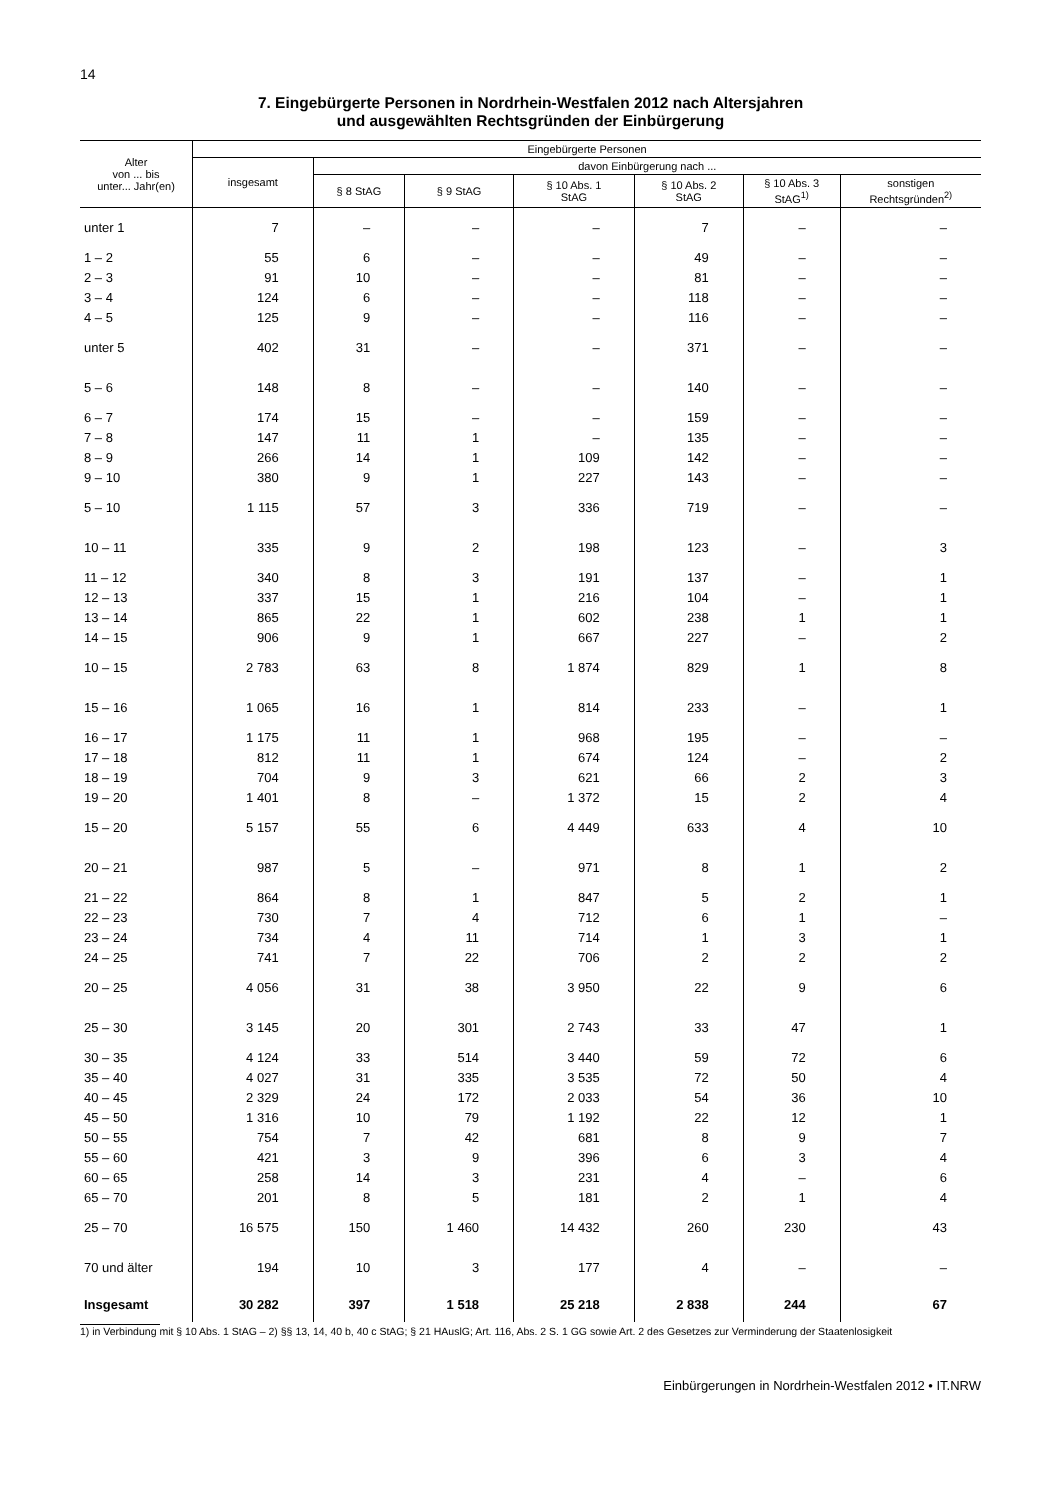14
7. Eingebürgerte Personen in Nordrhein-Westfalen 2012 nach Altersjahren
und ausgewählten Rechtsgründen der Einbürgerung
| Alter von ... bis unter... Jahr(en) | Eingebürgerte Personen | | | | | | |
| --- | --- | --- | --- | --- | --- | --- | --- |
| | insgesamt | davon Einbürgerung nach ... | | | | | |
| | | § 8 StAG | § 9 StAG | § 10 Abs. 1 StAG | § 10 Abs. 2 StAG | § 10 Abs. 3 StAG<sup>1)</sup> | sonstigen Rechtsgründen<sup>2)</sup> |
| unter 1 | 7 | – | – | – | 7 | – | – |
| 1 – 2 | 55 | 6 | – | – | 49 | – | – |
| 2 – 3 | 91 | 10 | – | – | 81 | – | – |
| 3 – 4 | 124 | 6 | – | – | 118 | – | – |
| 4 – 5 | 125 | 9 | – | – | 116 | – | – |
| unter 5 | 402 | 31 | – | – | 371 | – | – |
| 5 – 6 | 148 | 8 | – | – | 140 | – | – |
| 6 – 7 | 174 | 15 | – | – | 159 | – | – |
| 7 – 8 | 147 | 11 | 1 | – | 135 | – | – |
| 8 – 9 | 266 | 14 | 1 | 109 | 142 | – | – |
| 9 – 10 | 380 | 9 | 1 | 227 | 143 | – | – |
| 5 – 10 | 1 115 | 57 | 3 | 336 | 719 | – | – |
| 10 – 11 | 335 | 9 | 2 | 198 | 123 | – | 3 |
| 11 – 12 | 340 | 8 | 3 | 191 | 137 | – | 1 |
| 12 – 13 | 337 | 15 | 1 | 216 | 104 | – | 1 |
| 13 – 14 | 865 | 22 | 1 | 602 | 238 | 1 | 1 |
| 14 – 15 | 906 | 9 | 1 | 667 | 227 | – | 2 |
| 10 – 15 | 2 783 | 63 | 8 | 1 874 | 829 | 1 | 8 |
| 15 – 16 | 1 065 | 16 | 1 | 814 | 233 | – | 1 |
| 16 – 17 | 1 175 | 11 | 1 | 968 | 195 | – | – |
| 17 – 18 | 812 | 11 | 1 | 674 | 124 | – | 2 |
| 18 – 19 | 704 | 9 | 3 | 621 | 66 | 2 | 3 |
| 19 – 20 | 1 401 | 8 | – | 1 372 | 15 | 2 | 4 |
| 15 – 20 | 5 157 | 55 | 6 | 4 449 | 633 | 4 | 10 |
| 20 – 21 | 987 | 5 | – | 971 | 8 | 1 | 2 |
| 21 – 22 | 864 | 8 | 1 | 847 | 5 | 2 | 1 |
| 22 – 23 | 730 | 7 | 4 | 712 | 6 | 1 | – |
| 23 – 24 | 734 | 4 | 11 | 714 | 1 | 3 | 1 |
| 24 – 25 | 741 | 7 | 22 | 706 | 2 | 2 | 2 |
| 20 – 25 | 4 056 | 31 | 38 | 3 950 | 22 | 9 | 6 |
| 25 – 30 | 3 145 | 20 | 301 | 2 743 | 33 | 47 | 1 |
| 30 – 35 | 4 124 | 33 | 514 | 3 440 | 59 | 72 | 6 |
| 35 – 40 | 4 027 | 31 | 335 | 3 535 | 72 | 50 | 4 |
| 40 – 45 | 2 329 | 24 | 172 | 2 033 | 54 | 36 | 10 |
| 45 – 50 | 1 316 | 10 | 79 | 1 192 | 22 | 12 | 1 |
| 50 – 55 | 754 | 7 | 42 | 681 | 8 | 9 | 7 |
| 55 – 60 | 421 | 3 | 9 | 396 | 6 | 3 | 4 |
| 60 – 65 | 258 | 14 | 3 | 231 | 4 | – | 6 |
| 65 – 70 | 201 | 8 | 5 | 181 | 2 | 1 | 4 |
| 25 – 70 | 16 575 | 150 | 1 460 | 14 432 | 260 | 230 | 43 |
| 70 und älter | 194 | 10 | 3 | 177 | 4 | – | – |
| Insgesamt | 30 282 | 397 | 1 518 | 25 218 | 2 838 | 244 | 67 |
1) in Verbindung mit § 10 Abs. 1 StAG – 2) §§ 13, 14, 40 b, 40 c StAG; § 21 HAuslG; Art. 116, Abs. 2 S. 1 GG sowie Art. 2 des Gesetzes zur Verminderung der Staatenlosigkeit
Einbürgerungen in Nordrhein-Westfalen 2012 • IT.NRW